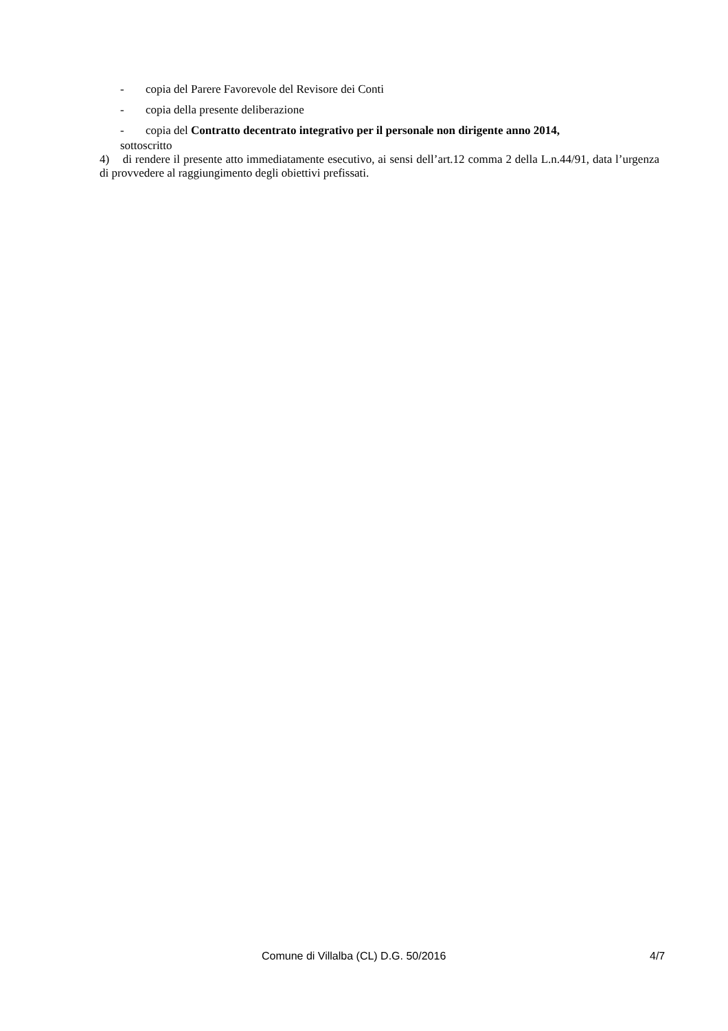- copia del Parere Favorevole del Revisore dei Conti
- copia della presente deliberazione
- copia del Contratto decentrato integrativo per il personale non dirigente anno 2014,
sottoscritto
4) di rendere il presente atto immediatamente esecutivo, ai sensi dell’art.12 comma 2 della L.n.44/91, data l’urgenza di provvedere al raggiungimento degli obiettivi prefissati.
Comune di Villalba (CL) D.G. 50/2016 4/7